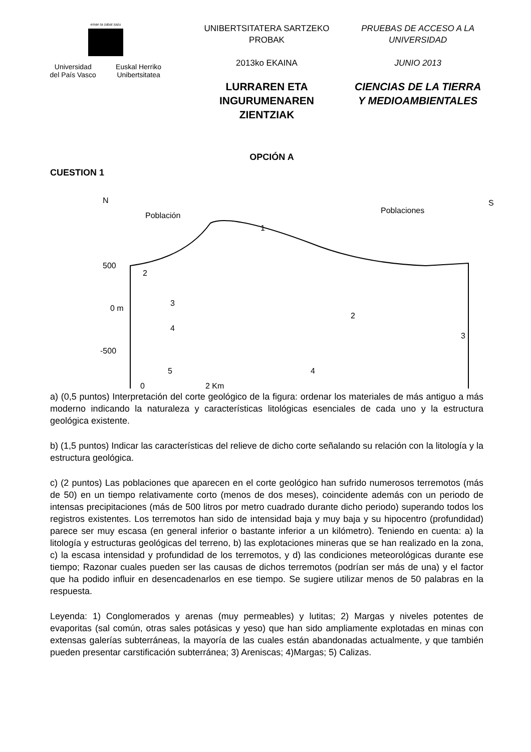eman ta zabal zazu
Universidad
del País Vasco Euskal Herriko
Unibertsitatea
UNIBERTSITATERA SARTZEKO PROBAK
2013ko EKAINA
LURRAREN ETA INGURUMENAREN ZIENTZIAK
PRUEBAS DE ACCESO A LA UNIVERSIDAD
JUNIO 2013
CIENCIAS DE LA TIERRA Y MEDIOAMBIENTALES
OPCIÓN A
CUESTION 1
N
Población
Poblaciones
S
500
0 m
-500
2
3
4
5
1
2
3
4
0
2 Km
a) (0,5 puntos) Interpretación del corte geológico de la figura: ordenar los materiales de más antiguo a más moderno indicando la naturaleza y características litológicas esenciales de cada uno y la estructura geológica existente.
b) (1,5 puntos) Indicar las características del relieve de dicho corte señalando su relación con la litología y la estructura geológica.
c) (2 puntos) Las poblaciones que aparecen en el corte geológico han sufrido numerosos terremotos (más de 50) en un tiempo relativamente corto (menos de dos meses), coincidente además con un periodo de intensas precipitaciones (más de 500 litros por metro cuadrado durante dicho periodo) superando todos los registros existentes. Los terremotos han sido de intensidad baja y muy baja y su hipocentro (profundidad) parece ser muy escasa (en general inferior o bastante inferior a un kilómetro). Teniendo en cuenta: a) la litología y estructuras geológicas del terreno, b) las explotaciones mineras que se han realizado en la zona, c) la escasa intensidad y profundidad de los terremotos, y d) las condiciones meteorológicas durante ese tiempo; Razonar cuales pueden ser las causas de dichos terremotos (podrían ser más de una) y el factor que ha podido influir en desencadenarlos en ese tiempo. Se sugiere utilizar menos de 50 palabras en la respuesta.
Leyenda: 1) Conglomerados y arenas (muy permeables) y lutitas; 2) Margas y niveles potentes de evaporitas (sal común, otras sales potásicas y yeso) que han sido ampliamente explotadas en minas con extensas galerías subterráneas, la mayoría de las cuales están abandonadas actualmente, y que también pueden presentar carstificación subterránea; 3) Areniscas; 4)Margas; 5) Calizas.